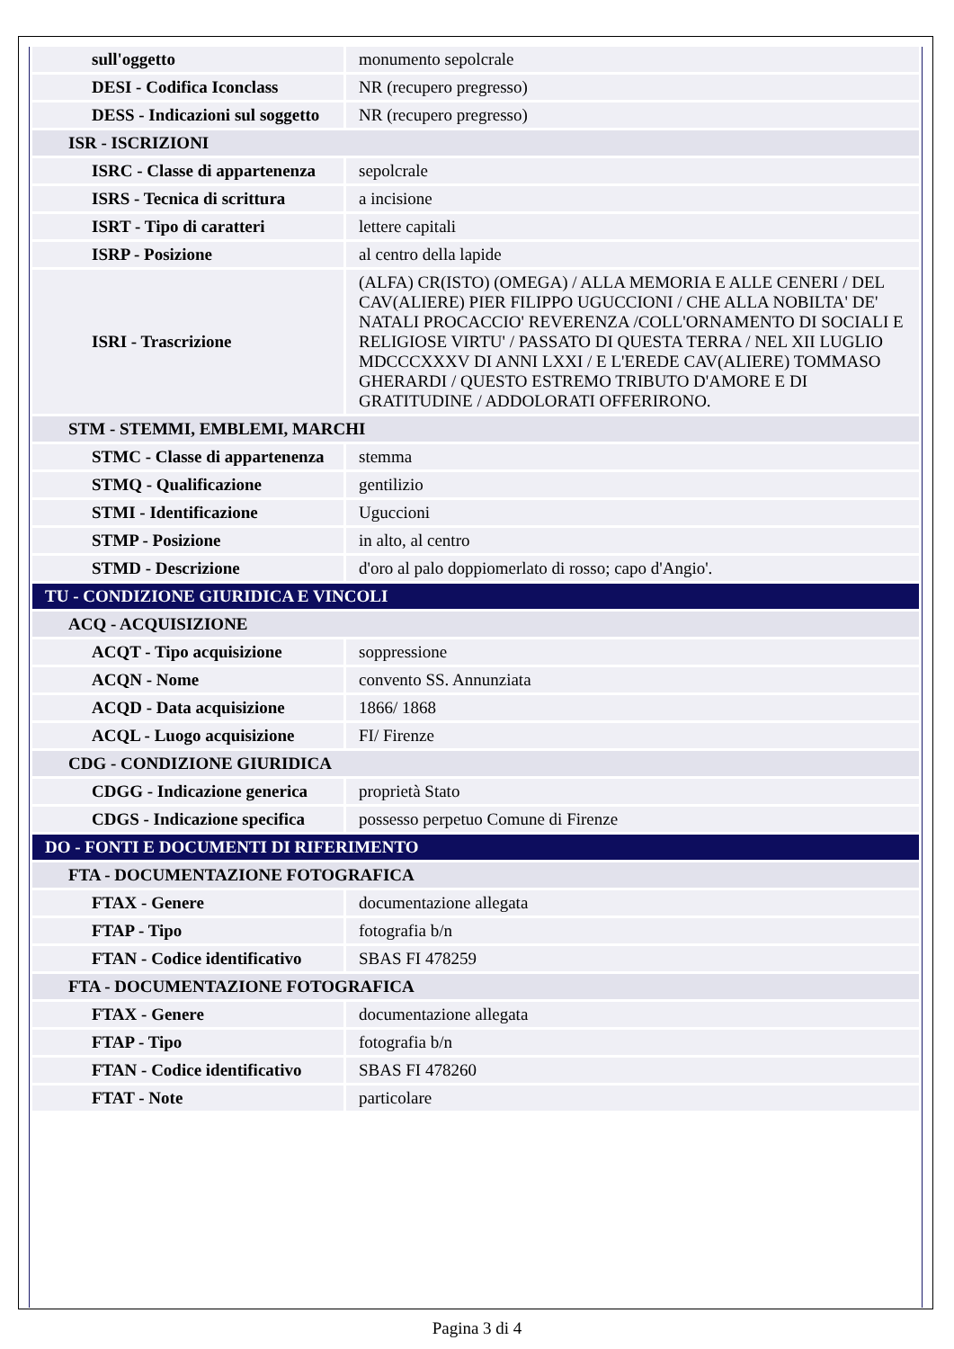| sull'oggetto | monumento sepolcrale |
| DESI - Codifica Iconclass | NR (recupero pregresso) |
| DESS - Indicazioni sul soggetto | NR (recupero pregresso) |
| ISR - ISCRIZIONI | |
| ISRC - Classe di appartenenza | sepolcrale |
| ISRS - Tecnica di scrittura | a incisione |
| ISRT - Tipo di caratteri | lettere capitali |
| ISRP - Posizione | al centro della lapide |
| ISRI - Trascrizione | (ALFA) CR(ISTO) (OMEGA) / ALLA MEMORIA E ALLE CENERI / DEL CAV(ALIERE) PIER FILIPPO UGUCCIONI / CHE ALLA NOBILTA' DE' NATALI PROCACCIO' REVERENZA /COLL'ORNAMENTO DI SOCIALI E RELIGIOSE VIRTU' / PASSATO DI QUESTA TERRA / NEL XII LUGLIO MDCCCXXXV DI ANNI LXXI / E L'EREDE CAV(ALIERE) TOMMASO GHERARDI / QUESTO ESTREMO TRIBUTO D'AMORE E DI GRATITUDINE / ADDOLORATI OFFERIRONO. |
| STM - STEMMI, EMBLEMI, MARCHI | |
| STMC - Classe di appartenenza | stemma |
| STMQ - Qualificazione | gentilizio |
| STMI - Identificazione | Uguccioni |
| STMP - Posizione | in alto, al centro |
| STMD - Descrizione | d'oro al palo doppiomerlato di rosso; capo d'Angio'. |
| TU - CONDIZIONE GIURIDICA E VINCOLI | |
| ACQ - ACQUISIZIONE | |
| ACQT - Tipo acquisizione | soppressione |
| ACQN - Nome | convento SS. Annunziata |
| ACQD - Data acquisizione | 1866/ 1868 |
| ACQL - Luogo acquisizione | FI/ Firenze |
| CDG - CONDIZIONE GIURIDICA | |
| CDGG - Indicazione generica | proprietà Stato |
| CDGS - Indicazione specifica | possesso perpetuo Comune di Firenze |
| DO - FONTI E DOCUMENTI DI RIFERIMENTO | |
| FTA - DOCUMENTAZIONE FOTOGRAFICA | |
| FTAX - Genere | documentazione allegata |
| FTAP - Tipo | fotografia b/n |
| FTAN - Codice identificativo | SBAS FI 478259 |
| FTA - DOCUMENTAZIONE FOTOGRAFICA | |
| FTAX - Genere | documentazione allegata |
| FTAP - Tipo | fotografia b/n |
| FTAN - Codice identificativo | SBAS FI 478260 |
| FTAT - Note | particolare |
Pagina 3 di 4